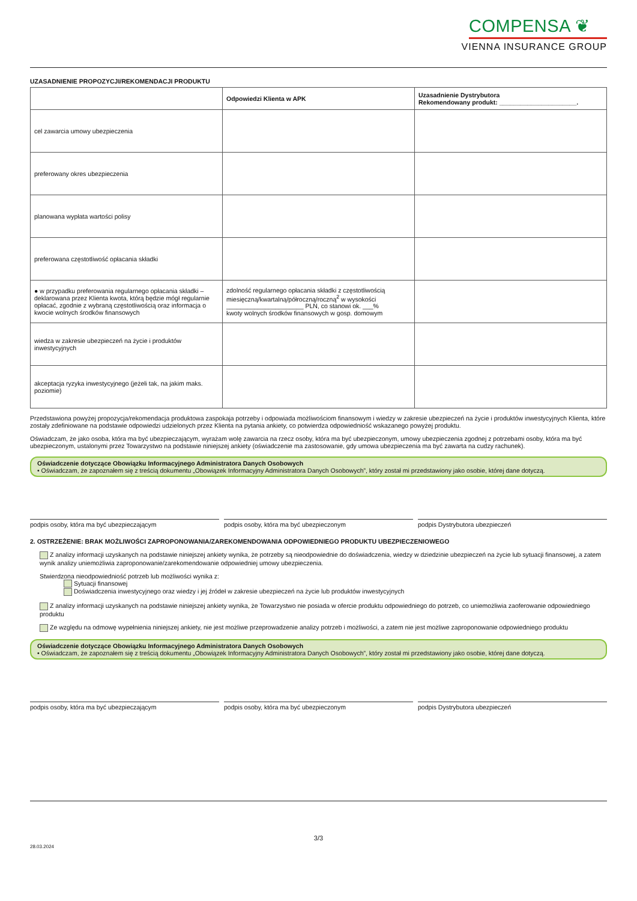COMPENSA ❦
VIENNA INSURANCE GROUP
UZASADNIENIE PROPOZYCJI/REKOMENDACJI PRODUKTU
| | Odpowiedzi Klienta w APK | Uzasadnienie Dystrybutora Rekomendowany produkt: ______________________. |
| --- | --- | --- |
| cel zawarcia umowy ubezpieczenia | | |
| preferowany okres ubezpieczenia | | |
| planowana wypłata wartości polisy | | |
| preferowana częstotliwość opłacania składki | | |
| ● w przypadku preferowania regularnego opłacania składki – deklarowana przez Klienta kwota, którą będzie mógł regularnie opłacać, zgodnie z wybraną częstotliwością oraz informacja o kwocie wolnych środków finansowych | zdolność regularnego opłacania składki z częstotliwością miesięczną/kwartalną/półroczną/roczną<sup>2</sup> w wysokości ______________________ PLN, co stanowi ok. ___% kwoty wolnych środków finansowych w gosp. domowym | |
| wiedza w zakresie ubezpieczeń na życie i produktów inwestycyjnych | | |
| akceptacja ryzyka inwestycyjnego (jeżeli tak, na jakim maks. poziomie) | | |
Przedstawiona powyżej propozycja/rekomendacja produktowa zaspokaja potrzeby i odpowiada możliwościom finansowym i wiedzy w zakresie ubezpieczeń na życie i produktów inwestycyjnych Klienta, które zostały zdefiniowane na podstawie odpowiedzi udzielonych przez Klienta na pytania ankiety, co potwierdza odpowiedniość wskazanego powyżej produktu.
Oświadczam, że jako osoba, która ma być ubezpieczającym, wyrażam wolę zawarcia na rzecz osoby, która ma być ubezpieczonym, umowy ubezpieczenia zgodnej z potrzebami osoby, która ma być ubezpieczonym, ustalonymi przez Towarzystwo na podstawie niniejszej ankiety (oświadczenie ma zastosowanie, gdy umowa ubezpieczenia ma być zawarta na cudzy rachunek).
Oświadczenie dotyczące Obowiązku Informacyjnego Administratora Danych Osobowych
• Oświadczam, że zapoznałem się z treścią dokumentu „Obowiązek Informacyjny Administratora Danych Osobowych”, który został mi przedstawiony jako osobie, której dane dotyczą.
podpis osoby, która ma być ubezpieczającym
podpis osoby, która ma być ubezpieczonym
podpis Dystrybutora ubezpieczeń
2. OSTRZEŻENIE: BRAK MOŻLIWOŚCI ZAPROPONOWANIA/ZAREKOMENDOWANIA ODPOWIEDNIEGO PRODUKTU UBEZPIECZENIOWEGO
Z analizy informacji uzyskanych na podstawie niniejszej ankiety wynika, że potrzeby są nieodpowiednie do doświadczenia, wiedzy w dziedzinie ubezpieczeń na życie lub sytuacji finansowej, a zatem wynik analizy uniemożliwia zaproponowanie/zarekomendowanie odpowiedniej umowy ubezpieczenia.
Stwierdzona nieodpowiedniość potrzeb lub możliwości wynika z:
Sytuacji finansowej
Doświadczenia inwestycyjnego oraz wiedzy i jej źródeł w zakresie ubezpieczeń na życie lub produktów inwestycyjnych
Z analizy informacji uzyskanych na podstawie niniejszej ankiety wynika, że Towarzystwo nie posiada w ofercie produktu odpowiedniego do potrzeb, co uniemożliwia zaoferowanie odpowiedniego produktu
Ze względu na odmowę wypełnienia niniejszej ankiety, nie jest możliwe przeprowadzenie analizy potrzeb i możliwości, a zatem nie jest możliwe zaproponowanie odpowiedniego produktu
Oświadczenie dotyczące Obowiązku Informacyjnego Administratora Danych Osobowych
• Oświadczam, że zapoznałem się z treścią dokumentu „Obowiązek Informacyjny Administratora Danych Osobowych”, który został mi przedstawiony jako osobie, której dane dotyczą.
podpis osoby, która ma być ubezpieczającym
podpis osoby, która ma być ubezpieczonym
podpis Dystrybutora ubezpieczeń
3/3
28.03.2024